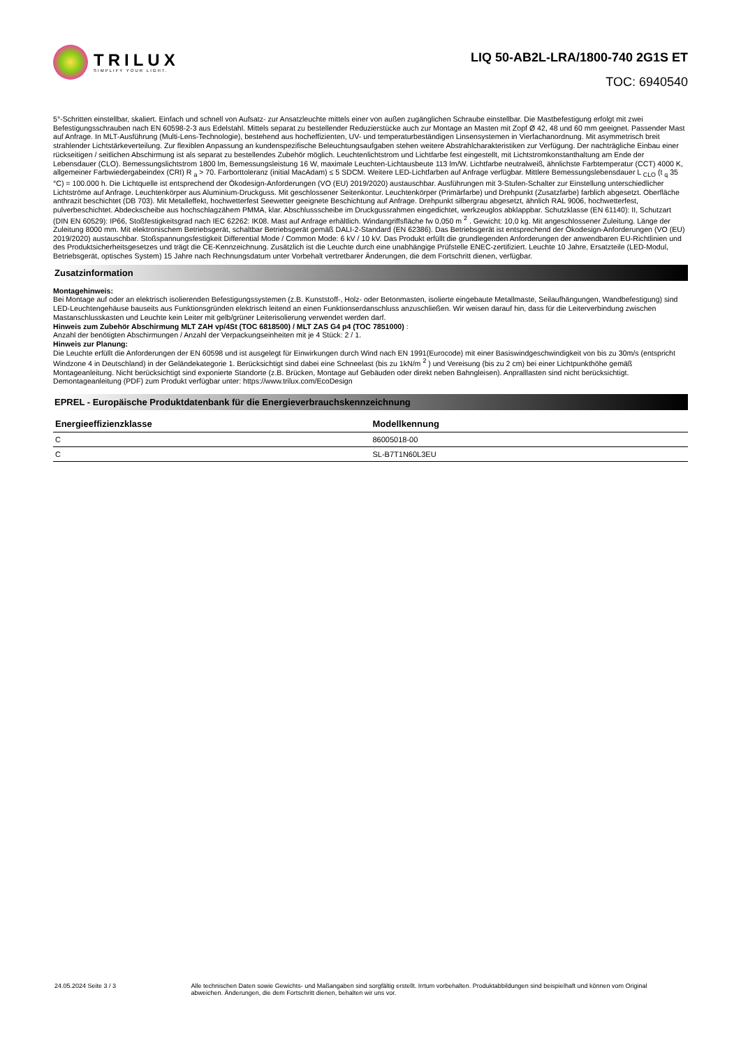TRILUX
SIMPLIFY YOUR LIGHT.
LIQ 50-AB2L-LRA/1800-740 2G1S ET
TOC: 6940540
5°-Schritten einstellbar, skaliert. Einfach und schnell von Aufsatz- zur Ansatzleuchte mittels einer von außen zugänglichen Schraube einstellbar. Die Mastbefestigung erfolgt mit zwei Befestigungsschrauben nach EN 60598-2-3 aus Edelstahl. Mittels separat zu bestellender Reduzierstücke auch zur Montage an Masten mit Zopf Ø 42, 48 und 60 mm geeignet. Passender Mast auf Anfrage. In MLT-Ausführung (Multi-Lens-Technologie), bestehend aus hocheffizienten, UV- und temperaturbeständigen Linsensystemen in Vierfachanordnung. Mit asymmetrisch breit strahlender Lichtstärkeverteilung. Zur flexiblen Anpassung an kundenspezifische Beleuchtungsaufgaben stehen weitere Abstrahlcharakteristiken zur Verfügung. Der nachträgliche Einbau einer rückseitigen / seitlichen Abschirmung ist als separat zu bestellendes Zubehör möglich. Leuchtenlichtstrom und Lichtfarbe fest eingestellt, mit Lichtstromkonstanthaltung am Ende der Lebensdauer (CLO). Bemessungslichtstrom 1800 lm, Bemessungsleistung 16 W, maximale Leuchten-Lichtausbeute 113 lm/W. Lichtfarbe neutralweiß, ähnlichste Farbtemperatur (CCT) 4000 K, allgemeiner Farbwiedergabeindex (CRI) R <sub>a</sub> > 70. Farborttoleranz (initial MacAdam) ≤ 5 SDCM. Weitere LED-Lichtfarben auf Anfrage verfügbar. Mittlere Bemessungslebensdauer L <sub>CLO</sub> (t <sub>q</sub> 35 °C) = 100.000 h. Die Lichtquelle ist entsprechend der Ökodesign-Anforderungen (VO (EU) 2019/2020) austauschbar. Ausführungen mit 3-Stufen-Schalter zur Einstellung unterschiedlicher Lichtströme auf Anfrage. Leuchtenkörper aus Aluminium-Druckguss. Mit geschlossener Seitenkontur. Leuchtenkörper (Primärfarbe) und Drehpunkt (Zusatzfarbe) farblich abgesetzt. Oberfläche anthrazit beschichtet (DB 703). Mit Metalleffekt, hochwetterfest Seewetter geeignete Beschichtung auf Anfrage. Drehpunkt silbergrau abgesetzt, ähnlich RAL 9006, hochwetterfest, pulverbeschichtet. Abdeckscheibe aus hochschlagzähem PMMA, klar. Abschlussscheibe im Druckgussrahmen eingedichtet, werkzeuglos abklappbar. Schutzklasse (EN 61140): II, Schutzart (DIN EN 60529): IP66, Stoßfestigkeitsgrad nach IEC 62262: IK08. Mast auf Anfrage erhältlich. Windangriffsfläche fw 0,050 m <sup>2</sup> . Gewicht: 10,0 kg. Mit angeschlossener Zuleitung. Länge der Zuleitung 8000 mm. Mit elektronischem Betriebsgerät, schaltbar Betriebsgerät gemäß DALI-2-Standard (EN 62386). Das Betriebsgerät ist entsprechend der Ökodesign-Anforderungen (VO (EU) 2019/2020) austauschbar. Stoßspannungsfestigkeit Differential Mode / Common Mode: 6 kV / 10 kV. Das Produkt erfüllt die grundlegenden Anforderungen der anwendbaren EU-Richtlinien und des Produktsicherheitsgesetzes und trägt die CE-Kennzeichnung. Zusätzlich ist die Leuchte durch eine unabhängige Prüfstelle ENEC-zertifiziert. Leuchte 10 Jahre, Ersatzteile (LED-Modul, Betriebsgerät, optisches System) 15 Jahre nach Rechnungsdatum unter Vorbehalt vertretbarer Änderungen, die dem Fortschritt dienen, verfügbar.
Zusatzinformation
Montagehinweis:
Bei Montage auf oder an elektrisch isolierenden Befestigungssystemen (z.B. Kunststoff-, Holz- oder Betonmasten, isolierte eingebaute Metallmaste, Seilaufhängungen, Wandbefestigung) sind LED-Leuchtengehäuse bauseits aus Funktionsgründen elektrisch leitend an einen Funktionserdanschluss anzuschließen. Wir weisen darauf hin, dass für die Leiterverbindung zwischen Mastanschlusskasten und Leuchte kein Leiter mit gelb/grüner Leiterisolierung verwendet werden darf.
Hinweis zum Zubehör Abschirmung MLT ZAH vp/4St (TOC 6818500) / MLT ZAS G4 p4 (TOC 7851000) :
Anzahl der benötigten Abschirmungen / Anzahl der Verpackungseinheiten mit je 4 Stück: 2 / 1.
Hinweis zur Planung:
Die Leuchte erfüllt die Anforderungen der EN 60598 und ist ausgelegt für Einwirkungen durch Wind nach EN 1991(Eurocode) mit einer Basiswindgeschwindigkeit von bis zu 30m/s (entspricht Windzone 4 in Deutschland) in der Geländekategorie 1. Berücksichtigt sind dabei eine Schneelast (bis zu 1kN/m <sup>2</sup> ) und Vereisung (bis zu 2 cm) bei einer Lichtpunkthöhe gemäß Montageanleitung. Nicht berücksichtigt sind exponierte Standorte (z.B. Brücken, Montage auf Gebäuden oder direkt neben Bahngleisen). Anpralllasten sind nicht berücksichtigt.
Demontageanleitung (PDF) zum Produkt verfügbar unter: https://www.trilux.com/EcoDesign
EPREL - Europäische Produktdatenbank für die Energieverbrauchskennzeichnung
| Energieeffizienzklasse | Modellkennung |
| --- | --- |
| C | 86005018-00 |
| C | SL-B7T1N60L3EU |
24.05.2024 Seite 3 / 3 Alle technischen Daten sowie Gewichts- und Maßangaben sind sorgfältig erstellt. Irrtum vorbehalten. Produktabbildungen sind beispielhaft und können vom Original abweichen. Änderungen, die dem Fortschritt dienen, behalten wir uns vor.